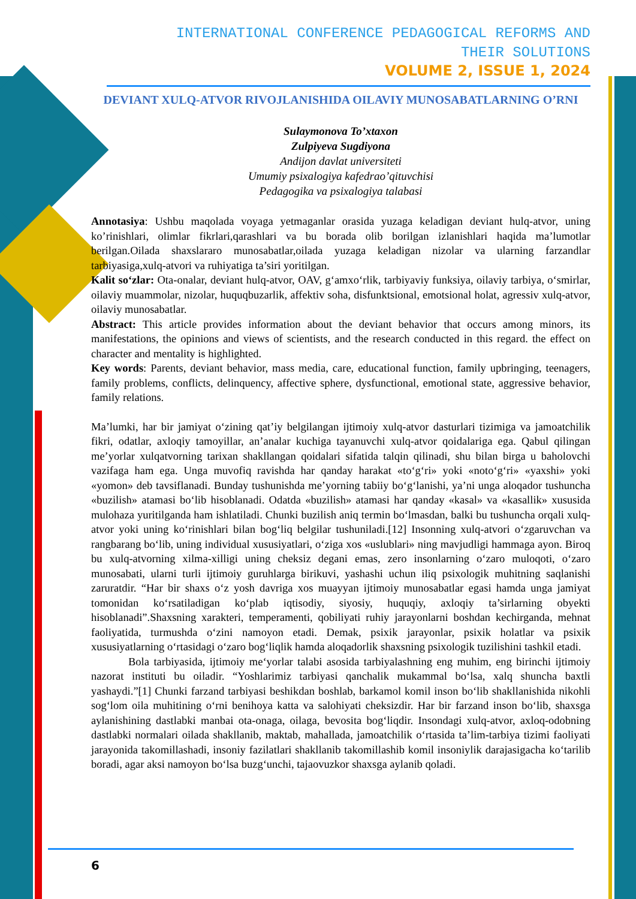INTERNATIONAL CONFERENCE PEDAGOGICAL REFORMS AND
THEIR SOLUTIONS
VOLUME 2, ISSUE 1, 2024
DEVIANT XULQ-ATVOR RIVOJLANISHIDA OILAVIY MUNOSABATLARNING O’RNI
Sulaymonova To’xtaxon
Zulpiyeva Sugdiyona
Andijon davlat universiteti
Umumiy psixalogiya kafedrao’qituvchisi
Pedagogika va psixalogiya talabasi
Annotasiya: Ushbu maqolada voyaga yetmaganlar orasida yuzaga keladigan deviant hulq-atvor, uning ko’rinishlari, olimlar fikrlari,qarashlari va bu borada olib borilgan izlanishlari haqida ma’lumotlar berilgan.Oilada shaxslararo munosabatlar,oilada yuzaga keladigan nizolar va ularning farzandlar tarbiyasiga,xulq-atvori va ruhiyatiga ta’siri yoritilgan.
Kalit so‘zlar: Ota-onalar, deviant hulq-atvor, OAV, g‘amxo‘rlik, tarbiyaviy funksiya, oilaviy tarbiya, o‘smirlar, oilaviy muammolar, nizolar, huquqbuzarlik, affektiv soha, disfunktsional, emotsional holat, agressiv xulq-atvor, oilaviy munosabatlar.
Abstract: This article provides information about the deviant behavior that occurs among minors, its manifestations, the opinions and views of scientists, and the research conducted in this regard. the effect on character and mentality is highlighted.
Key words: Parents, deviant behavior, mass media, care, educational function, family upbringing, teenagers, family problems, conflicts, delinquency, affective sphere, dysfunctional, emotional state, aggressive behavior, family relations.
Ma’lumki, har bir jamiyat o‘zining qat’iy belgilangan ijtimoiy xulq-atvor dasturlari tizimiga va jamoatchilik fikri, odatlar, axloqiy tamoyillar, an’analar kuchiga tayanuvchi xulq-atvor qoidalariga ega. Qabul qilingan me’yorlar xulqatvorning tarixan shakllangan qoidalari sifatida talqin qilinadi, shu bilan birga u baholovchi vazifaga ham ega. Unga muvofiq ravishda har qanday harakat «to‘g‘ri» yoki «noto‘g‘ri» «yaxshi» yoki «yomon» deb tavsiflanadi. Bunday tushunishda me’yorning tabiiy bo‘g‘lanishi, ya’ni unga aloqador tushuncha «buzilish» atamasi bo‘lib hisoblanadi. Odatda «buzilish» atamasi har qanday «kasal» va «kasallik» xususida mulohaza yuritilganda ham ishlatiladi. Chunki buzilish aniq termin bo‘lmasdan, balki bu tushuncha orqali xulq-atvor yoki uning ko‘rinishlari bilan bog‘liq belgilar tushuniladi.[12] Insonning xulq-atvori o‘zgaruvchan va rangbarang bo‘lib, uning individual xususiyatlari, o‘ziga xos «uslublari» ning mavjudligi hammaga ayon. Biroq bu xulq-atvorning xilma-xilligi uning cheksiz degani emas, zero insonlarning o‘zaro muloqoti, o‘zaro munosabati, ularni turli ijtimoiy guruhlarga birikuvi, yashashi uchun iliq psixologik muhitning saqlanishi zaruratdir. “Har bir shaxs o‘z yosh davriga xos muayyan ijtimoiy munosabatlar egasi hamda unga jamiyat tomonidan ko‘rsatiladigan ko‘plab iqtisodiy, siyosiy, huquqiy, axloqiy ta’sirlarning obyekti hisoblanadi”.Shaxsning xarakteri, temperamenti, qobiliyati ruhiy jarayonlarni boshdan kechirganda, mehnat faoliyatida, turmushda o‘zini namoyon etadi. Demak, psixik jarayonlar, psixik holatlar va psixik xususiyatlarning o‘rtasidagi o‘zaro bog‘liqlik hamda aloqadorlik shaxsning psixologik tuzilishini tashkil etadi.
Bola tarbiyasida, ijtimoiy me‘yorlar talabi asosida tarbiyalashning eng muhim, eng birinchi ijtimoiy nazorat instituti bu oiladir. “Yoshlarimiz tarbiyasi qanchalik mukammal bo‘lsa, xalq shuncha baxtli yashaydi.”[1] Chunki farzand tarbiyasi beshikdan boshlab, barkamol komil inson bo‘lib shakllanishida nikohli sog‘lom oila muhitining o‘rni benihoya katta va salohiyati cheksizdir. Har bir farzand inson bo‘lib, shaxsga aylanishining dastlabki manbai ota-onaga, oilaga, bevosita bog‘liqdir. Insondagi xulq-atvor, axloq-odobning dastlabki normalari oilada shakllanib, maktab, mahallada, jamoatchilik o‘rtasida ta’lim-tarbiya tizimi faoliyati jarayonida takomillashadi, insoniy fazilatlari shakllanib takomillashib komil insoniylik darajasigacha ko‘tarilib boradi, agar aksi namoyon bo‘lsa buzg‘unchi, tajaovuzkor shaxsga aylanib qoladi.
6